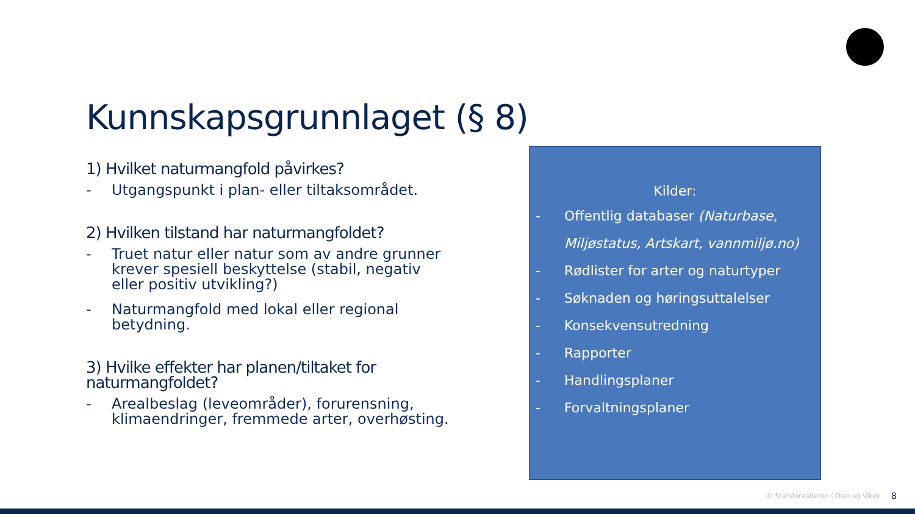Kunnskapsgrunnlaget (§ 8)
1) Hvilket naturmangfold påvirkes?
- Utgangspunkt i plan- eller tiltaksområdet.
2) Hvilken tilstand har naturmangfoldet?
- Truet natur eller natur som av andre grunner krever spesiell beskyttelse (stabil, negativ eller positiv utvikling?)
- Naturmangfold med lokal eller regional betydning.
3) Hvilke effekter har planen/tiltaket for naturmangfoldet?
- Arealbeslag (leveområder), forurensning, klimaendringer, fremmede arter, overhøsting.
Kilder:
- Offentlig databaser (Naturbase, Miljøstatus, Artskart, vannmiljø.no)
- Rødlister for arter og naturtyper
- Søknaden og høringsuttalelser
- Konsekvensutredning
- Rapporter
- Handlingsplaner
- Forvaltningsplaner
© Statsforvalteren i Oslo og Viken
8